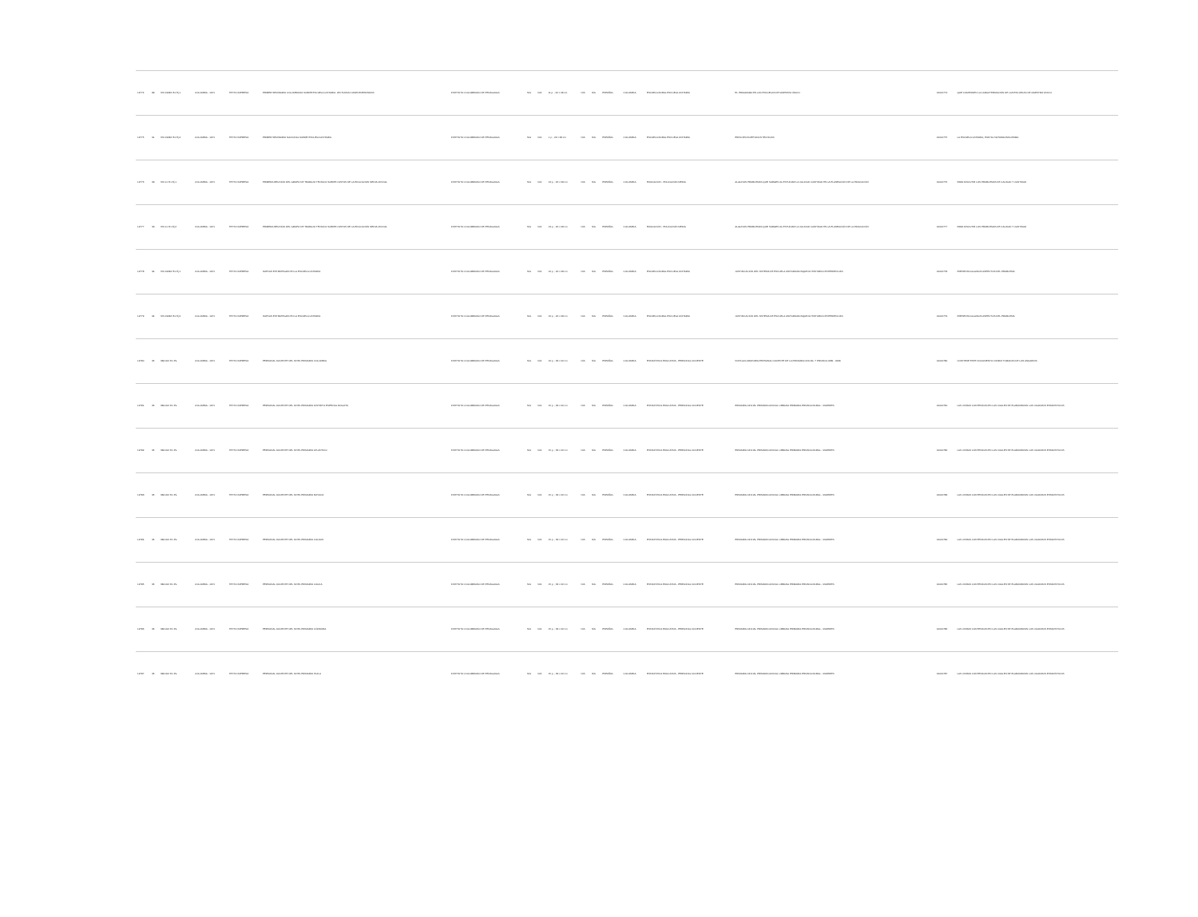| 12774 | 89 | 370.19346 I51 Ej.1 | COLOMBIA - 1971 | TEXTO IMPRESO | PRIMER SEMINARIO COLOMBIANO SOBRE ESCUELA UNITARIA: LECTURAS COMPLEMENTARIAS | INSTITUTO COLOMBIANO DE PEDAGOGIA | N/A | N/A | 11 p. ; 22 x 28 cm | N/A | N/A | ESPAÑOL | COLOMBIA | ESCUELA RURAL ESCUELA UNITARIA | EL PROGRAMA EN LAS ESCUELAS DE MAESTRO ÚNICO | 00012774 | QUE COMPONEN LA CARACTERIZACIÓN DE LAS ESCUELAS DE MAESTRO ÚNICO |
| 12775 | 91 | 370.19346 I51 Ej.2 | COLOMBIA - 1971 | TEXTO IMPRESO | PRIMER SEMINARIO NACIONAL SOBRE ESCUELA UNITARIA | INSTITUTO COLOMBIANO DE PEDAGOGIA | N/A | N/A | 1 p. ; 22 x 28 cm | N/A | N/A | ESPAÑOL | COLOMBIA | ESCUELA RURAL ESCUELA UNITARIA | PRINCIPIOS METODOS TECNICAS | 00012775 | LA ESCUELA UNITARIA, POR SU NATURALEZA MISMA |
| 12776 | 93 | 370.11 I51 Ej.1 | COLOMBIA - 1971 | TEXTO IMPRESO | PRIMERA REUNIÓN DEL GRUPO DE TRABAJO TÉCNICO SOBRE COSTOS DE LA EDUCACIÓN MEDIA OFICIAL | INSTITUTO COLOMBIANO DE PEDAGOGIA | N/A | N/A | 13 p. ; 22 x 28 cm | N/A | N/A | ESPAÑOL | COLOMBIA | EDUCACIÓN - EDUCACIÓN MEDIA | ALGUNOS PROBLEMAS QUE SURGEN AL ESTUDIAR LA CALIDAD CANTIDAD EN LA PLANEACIÓN DE LA EDUCACIÓN | 00012776 | PARA DISCUTIR LOS PROBLEMAS DE CALIDAD Y CANTIDAD |
| 12777 | 93 | 370.11 I51 Ej.2 | COLOMBIA - 1971 | TEXTO IMPRESO | PRIMERA REUNIÓN DEL GRUPO DE TRABAJO TÉCNICO SOBRE COSTOS DE LA EDUCACIÓN MEDIA OFICIAL | INSTITUTO COLOMBIANO DE PEDAGOGIA | N/A | N/A | 13 p. ; 22 x 28 cm | N/A | N/A | ESPAÑOL | COLOMBIA | EDUCACIÓN - EDUCACIÓN MEDIA | ALGUNOS PROBLEMAS QUE SURGEN AL ESTUDIAR LA CALIDAD CANTIDAD EN LA PLANEACIÓN DE LA EDUCACIÓN | 00012777 | PARA DISCUTIR LOS PROBLEMAS DE CALIDAD Y CANTIDAD |
| 12778 | 94 | 370.19346 I51 Ej.1 | COLOMBIA - 1971 | TEXTO IMPRESO | NUEVAS ESTRATEGIAS EN LA ESCUELA UNITARIA | INSTITUTO COLOMBIANO DE PEDAGOGIA | N/A | N/A | 16 p. ; 22 x 28 cm | N/A | N/A | ESPAÑOL | COLOMBIA | ESCUELA RURAL ESCUELA UNITARIA | JUSTIFICACIÓN DEL SISTEMA DE ESCUELA UNITARIA BOSQUEJO HISTÓRICO EXPERIENCIAS | 00012778 | PRESENTA ALGUNOS ASPECTOS DEL PROBLEMA |
| 12779 | 94 | 370.19346 I51 Ej.2 | COLOMBIA - 1971 | TEXTO IMPRESO | NUEVAS ESTRATEGIAS EN LA ESCUELA UNITARIA | INSTITUTO COLOMBIANO DE PEDAGOGIA | N/A | N/A | 16 p. ; 22 x 28 cm | N/A | N/A | ESPAÑOL | COLOMBIA | ESCUELA RURAL ESCUELA UNITARIA | JUSTIFICACIÓN DEL SISTEMA DE ESCUELA UNITARIA BOSQUEJO HISTÓRICO EXPERIENCIAS | 00012779 | PRESENTA ALGUNOS ASPECTOS DEL PROBLEMA |
| 12780 | 95 | 384.002 I51 Pe | COLOMBIA - 1971 | TEXTO IMPRESO | PERSONAL DOCENTE DEL NIVEL PRIMARIO COLOMBIA | INSTITUTO COLOMBIANO DE PEDAGOGIA | N/A | N/A | 16 p. ; 33 x 22 cm | N/A | N/A | ESPAÑOL | COLOMBIA | ESTADÍSTICA EDUCATIVA - PERSONAL DOCENTE | NOTA ACLARATORIA PERSONAL DOCENTE DE LA PRIMARIA OFICIAL Y PRIVADA 1958 - 1968 | 00012780 | CONTIENE ESTE DOCUMENTO CIFRAS TOMADAS DE LOS ANUARIOS |
| 12781 | 95 | 384.002 I51 Pe | COLOMBIA - 1971 | TEXTO IMPRESO | PERSONAL DOCENTE DEL NIVEL PRIMARIO DISTRITO ESPECIAL BOGOTÁ | INSTITUTO COLOMBIANO DE PEDAGOGIA | N/A | N/A | 15 p. ; 33 x 22 cm | N/A | N/A | ESPAÑOL | COLOMBIA | ESTADÍSTICA EDUCATIVA - PERSONAL DOCENTE | PRIMARIA OFICIAL PRIMARIA OFICIAL URBANA PRIMARIA PRIVADA RURAL - MUJERES | 00012781 | LAS CIFRAS CONTENIDAS EN LAS CUALES SE ELABORARON LOS CUADROS ESTADÍSTICOS |
| 12782 | 95 | 384.002 I51 Pe | COLOMBIA - 1971 | TEXTO IMPRESO | PERSONAL DOCENTE DEL NIVEL PRIMARIO ATLÁNTICO | INSTITUTO COLOMBIANO DE PEDAGOGIA | N/A | N/A | 15 p. ; 33 x 22 cm | N/A | N/A | ESPAÑOL | COLOMBIA | ESTADÍSTICA EDUCATIVA - PERSONAL DOCENTE | PRIMARIA OFICIAL PRIMARIA OFICIAL URBANA PRIMARIA PRIVADA RURAL - MUJERES | 00012782 | LAS CIFRAS CONTENIDAS EN LAS CUALES SE ELABORARON LOS CUADROS ESTADÍSTICOS |
| 12783 | 95 | 384.002 I51 Pe | COLOMBIA - 1971 | TEXTO IMPRESO | PERSONAL DOCENTE DEL NIVEL PRIMARIO BOYACÁ | INSTITUTO COLOMBIANO DE PEDAGOGIA | N/A | N/A | 15 p. ; 33 x 22 cm | N/A | N/A | ESPAÑOL | COLOMBIA | ESTADÍSTICA EDUCATIVA - PERSONAL DOCENTE | PRIMARIA OFICIAL PRIMARIA OFICIAL URBANA PRIMARIA PRIVADA RURAL - MUJERES | 00012783 | LAS CIFRAS CONTENIDAS EN LAS CUALES SE ELABORARON LOS CUADROS ESTADÍSTICOS |
| 12784 | 95 | 384.002 I51 Pe | COLOMBIA - 1971 | TEXTO IMPRESO | PERSONAL DOCENTE DEL NIVEL PRIMARIO CALDAS | INSTITUTO COLOMBIANO DE PEDAGOGIA | N/A | N/A | 15 p. ; 33 x 22 cm | N/A | N/A | ESPAÑOL | COLOMBIA | ESTADÍSTICA EDUCATIVA - PERSONAL DOCENTE | PRIMARIA OFICIAL PRIMARIA OFICIAL URBANA PRIMARIA PRIVADA RURAL - MUJERES | 00012784 | LAS CIFRAS CONTENIDAS EN LAS CUALES SE ELABORARON LOS CUADROS ESTADÍSTICOS |
| 12785 | 95 | 384.002 I51 Pe | COLOMBIA - 1971 | TEXTO IMPRESO | PERSONAL DOCENTE DEL NIVEL PRIMARIO CAUCA | INSTITUTO COLOMBIANO DE PEDAGOGIA | N/A | N/A | 15 p. ; 33 x 22 cm | N/A | N/A | ESPAÑOL | COLOMBIA | ESTADÍSTICA EDUCATIVA - PERSONAL DOCENTE | PRIMARIA OFICIAL PRIMARIA OFICIAL URBANA PRIMARIA PRIVADA RURAL - MUJERES | 00012785 | LAS CIFRAS CONTENIDAS EN LAS CUALES SE ELABORARON LOS CUADROS ESTADÍSTICOS |
| 12786 | 95 | 384.002 I51 Pe | COLOMBIA - 1971 | TEXTO IMPRESO | PERSONAL DOCENTE DEL NIVEL PRIMARIO CÓRDOBA | INSTITUTO COLOMBIANO DE PEDAGOGIA | N/A | N/A | 15 p. ; 33 x 22 cm | N/A | N/A | ESPAÑOL | COLOMBIA | ESTADÍSTICA EDUCATIVA - PERSONAL DOCENTE | PRIMARIA OFICIAL PRIMARIA OFICIAL URBANA PRIMARIA PRIVADA RURAL - MUJERES | 00012786 | LAS CIFRAS CONTENIDAS EN LAS CUALES SE ELABORARON LOS CUADROS ESTADÍSTICOS |
| 12787 | 95 | 384.002 I51 Pe | COLOMBIA - 1971 | TEXTO IMPRESO | PERSONAL DOCENTE DEL NIVEL PRIMARIO HUILA | INSTITUTO COLOMBIANO DE PEDAGOGIA | N/A | N/A | 15 p. ; 33 x 22 cm | N/A | N/A | ESPAÑOL | COLOMBIA | ESTADÍSTICA EDUCATIVA - PERSONAL DOCENTE | PRIMARIA OFICIAL PRIMARIA OFICIAL URBANA PRIMARIA PRIVADA RURAL - MUJERES | 00012787 | LAS CIFRAS CONTENIDAS EN LAS CUALES SE ELABORARON LOS CUADROS ESTADÍSTICOS |